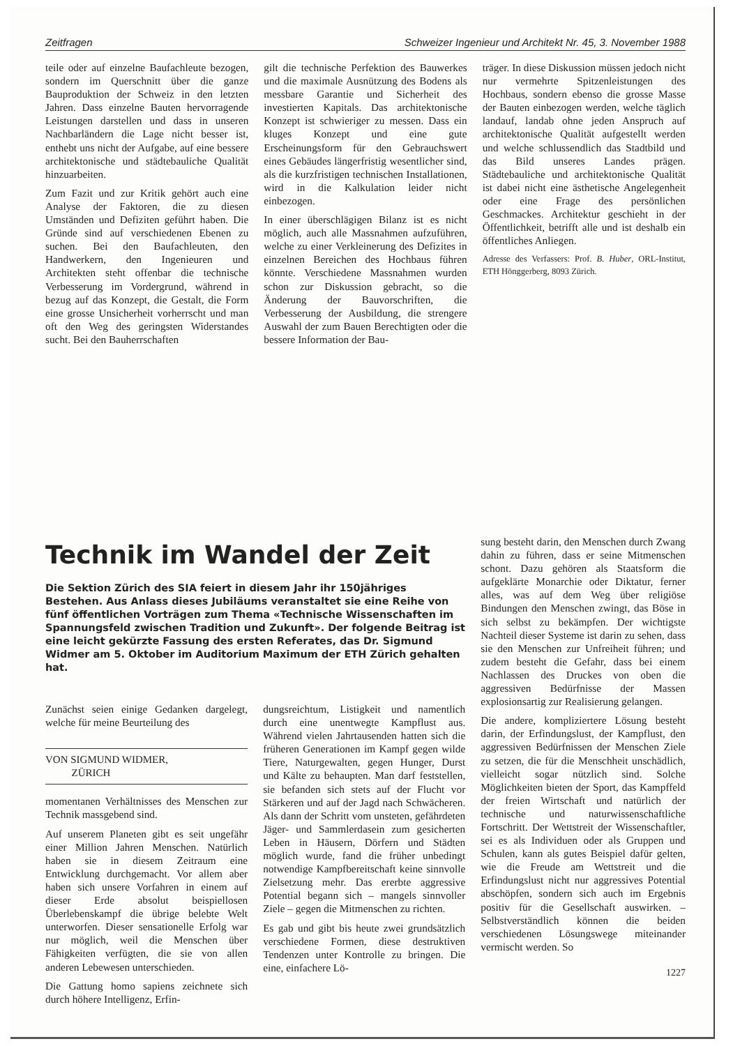Zeitfragen Schweizer Ingenieur und Architekt Nr. 45, 3. November 1988
teile oder auf einzelne Baufachleute bezogen, sondern im Querschnitt über die ganze Bauproduktion der Schweiz in den letzten Jahren. Dass einzelne Bauten hervorragende Leistungen darstellen und dass in unseren Nachbarländern die Lage nicht besser ist, enthebt uns nicht der Aufgabe, auf eine bessere architektonische und städtebauliche Qualität hinzuarbeiten.
Zum Fazit und zur Kritik gehört auch eine Analyse der Faktoren, die zu diesen Umständen und Defiziten geführt haben. Die Gründe sind auf verschiedenen Ebenen zu suchen. Bei den Baufachleuten, den Handwerkern, den Ingenieuren und Architekten steht offenbar die technische Verbesserung im Vordergrund, während in bezug auf das Konzept, die Gestalt, die Form eine grosse Unsicherheit vorherrscht und man oft den Weg des geringsten Widerstandes sucht. Bei den Bauherrschaften
gilt die technische Perfektion des Bauwerkes und die maximale Ausnützung des Bodens als messbare Garantie und Sicherheit des investierten Kapitals. Das architektonische Konzept ist schwieriger zu messen. Dass ein kluges Konzept und eine gute Erscheinungsform für den Gebrauchswert eines Gebäudes längerfristig wesentlicher sind, als die kurzfristigen technischen Installationen, wird in die Kalkulation leider nicht einbezogen.
In einer überschlägigen Bilanz ist es nicht möglich, auch alle Massnahmen aufzuführen, welche zu einer Verkleinerung des Defizites in einzelnen Bereichen des Hochbaus führen könnte. Verschiedene Massnahmen wurden schon zur Diskussion gebracht, so die Änderung der Bauvorschriften, die Verbesserung der Ausbildung, die strengere Auswahl der zum Bauen Berechtigten oder die bessere Information der Bau-
träger. In diese Diskussion müssen jedoch nicht nur vermehrte Spitzenleistungen des Hochbaus, sondern ebenso die grosse Masse der Bauten einbezogen werden, welche täglich landauf, landab ohne jeden Anspruch auf architektonische Qualität aufgestellt werden und welche schlussendlich das Stadtbild und das Bild unseres Landes prägen. Städtebauliche und architektonische Qualität ist dabei nicht eine ästhetische Angelegenheit oder eine Frage des persönlichen Geschmackes. Architektur geschieht in der Öffentlichkeit, betrifft alle und ist deshalb ein öffentliches Anliegen.
Adresse des Verfassers: Prof. B. Huber, ORL-Institut, ETH Hönggerberg, 8093 Zürich.
Technik im Wandel der Zeit
Die Sektion Zürich des SIA feiert in diesem Jahr ihr 150jähriges Bestehen. Aus Anlass dieses Jubiläums veranstaltet sie eine Reihe von fünf öffentlichen Vorträgen zum Thema «Technische Wissenschaften im Spannungsfeld zwischen Tradition und Zukunft». Der folgende Beitrag ist eine leicht gekürzte Fassung des ersten Referates, das Dr. Sigmund Widmer am 5. Oktober im Auditorium Maximum der ETH Zürich gehalten hat.
Zunächst seien einige Gedanken dargelegt, welche für meine Beurteilung des
VON SIGMUND WIDMER,
ZÜRICH
momentanen Verhältnisses des Menschen zur Technik massgebend sind.
Auf unserem Planeten gibt es seit ungefähr einer Million Jahren Menschen. Natürlich haben sie in diesem Zeitraum eine Entwicklung durchgemacht. Vor allem aber haben sich unsere Vorfahren in einem auf dieser Erde absolut beispiellosen Überlebenskampf die übrige belebte Welt unterworfen. Dieser sensationelle Erfolg war nur möglich, weil die Menschen über Fähigkeiten verfügten, die sie von allen anderen Lebewesen unterschieden.
Die Gattung homo sapiens zeichnete sich durch höhere Intelligenz, Erfin-
dungsreichtum, Listigkeit und namentlich durch eine unentwegte Kampflust aus. Während vielen Jahrtausenden hatten sich die früheren Generationen im Kampf gegen wilde Tiere, Naturgewalten, gegen Hunger, Durst und Kälte zu behaupten. Man darf feststellen, sie befanden sich stets auf der Flucht vor Stärkeren und auf der Jagd nach Schwächeren. Als dann der Schritt vom unsteten, gefährdeten Jäger- und Sammlerdasein zum gesicherten Leben in Häusern, Dörfern und Städten möglich wurde, fand die früher unbedingt notwendige Kampfbereitschaft keine sinnvolle Zielsetzung mehr. Das ererbte aggressive Potential begann sich – mangels sinnvoller Ziele – gegen die Mitmenschen zu richten.
Es gab und gibt bis heute zwei grundsätzlich verschiedene Formen, diese destruktiven Tendenzen unter Kontrolle zu bringen. Die eine, einfachere Lö-
sung besteht darin, den Menschen durch Zwang dahin zu führen, dass er seine Mitmenschen schont. Dazu gehören als Staatsform die aufgeklärte Monarchie oder Diktatur, ferner alles, was auf dem Weg über religiöse Bindungen den Menschen zwingt, das Böse in sich selbst zu bekämpfen. Der wichtigste Nachteil dieser Systeme ist darin zu sehen, dass sie den Menschen zur Unfreiheit führen; und zudem besteht die Gefahr, dass bei einem Nachlassen des Druckes von oben die aggressiven Bedürfnisse der Massen explosionsartig zur Realisierung gelangen.
Die andere, kompliziertere Lösung besteht darin, der Erfindungslust, der Kampflust, den aggressiven Bedürfnissen der Menschen Ziele zu setzen, die für die Menschheit unschädlich, vielleicht sogar nützlich sind. Solche Möglichkeiten bieten der Sport, das Kampffeld der freien Wirtschaft und natürlich der technische und naturwissenschaftliche Fortschritt. Der Wettstreit der Wissenschaftler, sei es als Individuen oder als Gruppen und Schulen, kann als gutes Beispiel dafür gelten, wie die Freude am Wettstreit und die Erfindungslust nicht nur aggressives Potential abschöpfen, sondern sich auch im Ergebnis positiv für die Gesellschaft auswirken. – Selbstverständlich können die beiden verschiedenen Lösungswege miteinander vermischt werden. So
1227